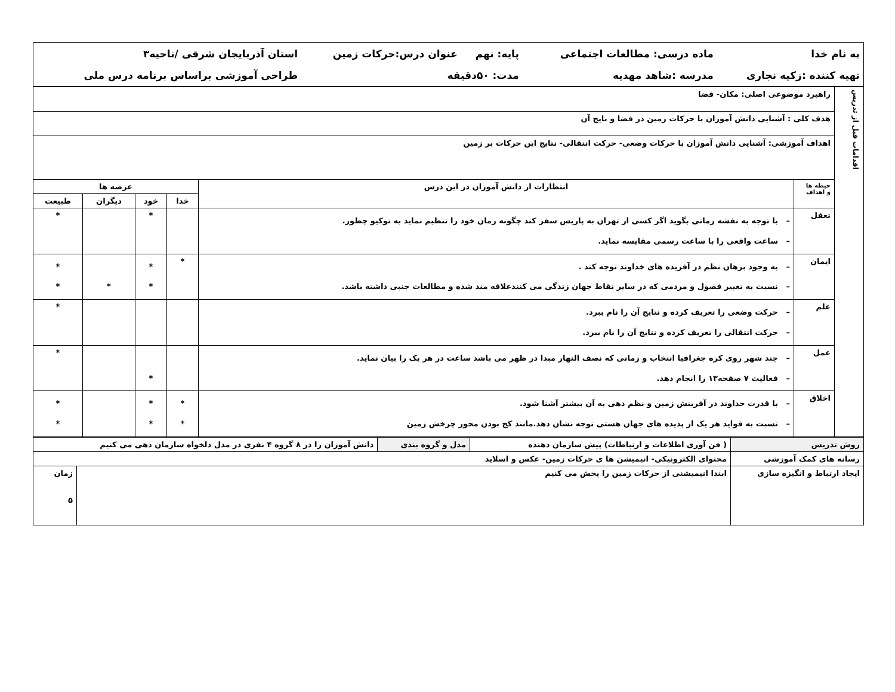| به نام خدا | ماده درسی: مطالعات اجتماعی | پایه: نهم | عنوان درس:حرکات زمین | استان آذربایجان شرقی /ناحیه۳ |
| تهیه کننده :زکیه نجاری | مدرسه :شاهد مهدیه | مدت: ۵۰دقیقه | | طراحی آموزشی براساس برنامه درس ملی |
| اقدامات قبل از تدریس | راهبرد موضوعی اصلی: مکان- فضا | | | | | |
| | هدف کلی : آشنایی دانش آموزان با حرکات زمین در فضا و نایج آن | | | | | |
| | اهداف آموزشی: آشنایی دانش آموزان با حرکات وضعی- حرکت انتقالی- نتایج این حرکات بر زمین | | | | | |
| | حیطه ها و اهداف | انتظارات از دانش آموزان در این درس | عرصه ها | | | |
| | | | خدا | خود | دیگران | طبیعت |
| | تعقل | – با توجه به نقشه زمانی بگوید اگر کسی از تهران به پاریس سفر کند چگونه زمان خود را تنظیم نماید به توکیو چطور. – ساعت واقعی را با ساعت رسمی مقایسه نماید. | | * | | * |
| | ایمان | – به وجود برهان نظم در آفریده های خداوند توجه کند . – نسبت به تغییر فصول و مردمی که در سایر نقاط جهان زندگی می کنندعلاقه مند شده و مطالعات جنبی داشته باشد. | * | * * | * | * * |
| | علم | – حرکت وضعی را تعریف کرده و نتایج آن را نام ببرد. – حرکت انتقالی را تعریف کرده و نتایج آن را نام ببرد. | | | | * |
| | عمل | – چند شهر روی کره جغرافیا انتخاب و زمانی که نصف النهار مبدا در ظهر می باشد ساعت در هر یک را بیان نماید. – فعالیت ۷ صفحه۱۳ را انجام دهد. | | * | | * |
| | اخلاق | – با قدرت خداوند در آفرینش زمین و نظم دهی به آن بیشتر آشنا شود. – نسبت به فواید هر یک از پدیده های جهان هستی توجه نشان دهد.مانند کج بودن محور چرخش زمین | * * | * * | | * * |
| روش تدریس | ( فن آوری اطلاعات و ارتباطات) پیش سازمان دهنده | مدل و گروه بندی | دانش آموزان را در ۸ گروه ۴ نفری در مدل دلخواه سازمان دهی می کنیم | |
| رسانه های کمک آموزشی | محتوای الکترونیکی- انیمیشن ها ی حرکات زمین- عکس و اسلاید | | | |
| ایجاد ارتباط و انگیزه سازی | ابتدا انیمیشنی از حرکات زمین را پخش می کنیم | | | زمان ۵ |